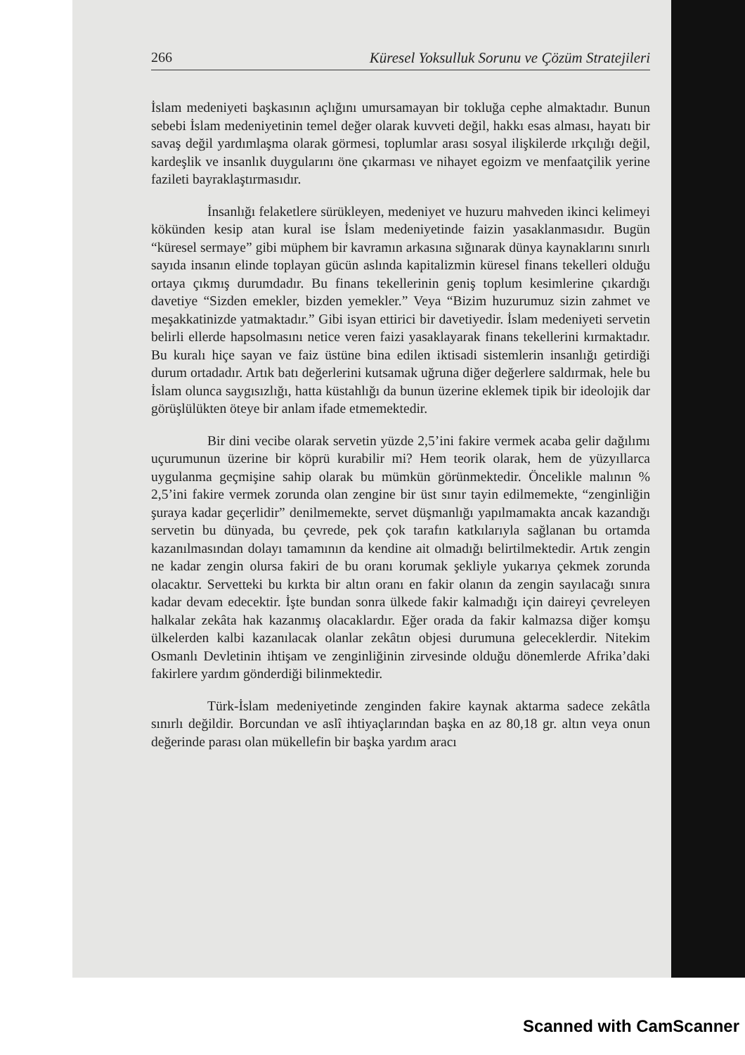266 Küresel Yoksulluk Sorunu ve Çözüm Stratejileri
İslam medeniyeti başkasının açlığını umursamayan bir tokluğa cephe almaktadır. Bunun sebebi İslam medeniyetinin temel değer olarak kuvveti değil, hakkı esas alması, hayatı bir savaş değil yardımlaşma olarak görmesi, toplumlar arası sosyal ilişkilerde ırkçılığı değil, kardeşlik ve insanlık duygularını öne çıkarması ve nihayet egoizm ve menfaatçilik yerine fazileti bayraklaştırmasıdır.
İnsanlığı felaketlere sürükleyen, medeniyet ve huzuru mahveden ikinci kelimeyi kökünden kesip atan kural ise İslam medeniyetinde faizin yasaklanmasıdır. Bugün “küresel sermaye” gibi müphem bir kavramın arkasına sığınarak dünya kaynaklarını sınırlı sayıda insanın elinde toplayan gücün aslında kapitalizmin küresel finans tekelleri olduğu ortaya çıkmış durumdadır. Bu finans tekellerinin geniş toplum kesimlerine çıkardığı davetiye “Sizden emekler, bizden yemekler.” Veya “Bizim huzurumuz sizin zahmet ve meşakkatinizde yatmaktadır.” Gibi isyan ettirici bir davetiyedir. İslam medeniyeti servetin belirli ellerde hapsolmasını netice veren faizi yasaklayarak finans tekellerini kırmaktadır. Bu kuralı hiçe sayan ve faiz üstüne bina edilen iktisadi sistemlerin insanlığı getirdiği durum ortadadır. Artık batı değerlerini kutsamak uğruna diğer değerlere saldırmak, hele bu İslam olunca saygısızlığı, hatta küstahlığı da bunun üzerine eklemek tipik bir ideolojik dar görüşlülükten öteye bir anlam ifade etmemektedir.
Bir dini vecibe olarak servetin yüzde 2,5’ini fakire vermek acaba gelir dağılımı uçurumunun üzerine bir köprü kurabilir mi? Hem teorik olarak, hem de yüzyıllarca uygulanma geçmişine sahip olarak bu mümkün görünmektedir. Öncelikle malının % 2,5’ini fakire vermek zorunda olan zengine bir üst sınır tayin edilmemekte, “zenginliğin şuraya kadar geçerlidir” denilmemekte, servet düşmanlığı yapılmamakta ancak kazandığı servetin bu dünyada, bu çevrede, pek çok tarafın katkılarıyla sağlanan bu ortamda kazanılmasından dolayı tamamının da kendine ait olmadığı belirtilmektedir. Artık zengin ne kadar zengin olursa fakiri de bu oranı korumak şekliyle yukarıya çekmek zorunda olacaktır. Servetteki bu kırkta bir altın oranı en fakir olanın da zengin sayılacağı sınıra kadar devam edecektir. İşte bundan sonra ülkede fakir kalmadığı için daireyi çevreleyen halkalar zekâta hak kazanmış olacaklardır. Eğer orada da fakir kalmazsa diğer komşu ülkelerden kalbi kazanılacak olanlar zekâtın objesi durumuna geleceklerdir. Nitekim Osmanlı Devletinin ihtişam ve zenginliğinin zirvesinde olduğu dönemlerde Afrika’daki fakirlere yardım gönderdiği bilinmektedir.
Türk-İslam medeniyetinde zenginden fakire kaynak aktarma sadece zekâtla sınırlı değildir. Borcundan ve aslî ihtiyaçlarından başka en az 80,18 gr. altın veya onun değerinde parası olan mükellefin bir başka yardım aracı
Scanned with CamScanner